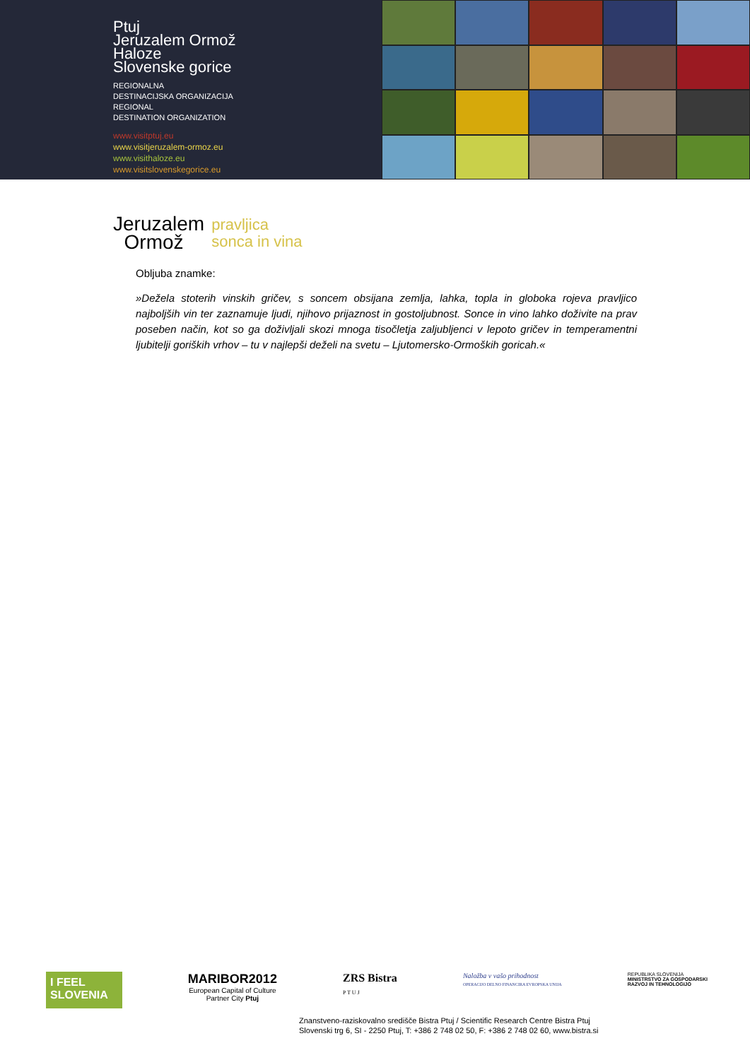Ptuj
Jeruzalem Ormož
Haloze
Slovenske gorice
REGIONALNA
DESTINACIJSKA ORGANIZACIJA
REGIONAL
DESTINATION ORGANIZATION
www.visitptuj.eu
www.visitjeruzalem-ormoz.eu
www.visithaloze.eu
www.visitslovenskegorice.eu
Jeruzalem
Ormož
pravljica
sonca in vina
Obljuba znamke:
»Dežela stoterih vinskih gričev, s soncem obsijana zemlja, lahka, topla in globoka rojeva pravljico najboljših vin ter zaznamuje ljudi, njihovo prijaznost in gostoljubnost. Sonce in vino lahko doživite na prav poseben način, kot so ga doživljali skozi mnoga tisočletja zaljubljenci v lepoto gričev in temperamentni ljubitelji goriških vrhov – tu v najlepši deželi na svetu – Ljutomersko-Ormoških goricah.«
I FEEL
SLOVENIA
MARIBOR2012
European Capital of Culture
Partner City Ptuj
ZRS Bistra
P T U J
Naložba v vašo prihodnost
OPERACIJO DELNO FINANCIRA EVROPSKA UNIJA
REPUBLIKA SLOVENIJA
MINISTRSTVO ZA GOSPODARSKI
RAZVOJ IN TEHNOLOGIJO
Znanstveno-raziskovalno središče Bistra Ptuj / Scientific Research Centre Bistra Ptuj
Slovenski trg 6, SI - 2250 Ptuj, T: +386 2 748 02 50, F: +386 2 748 02 60, www.bistra.si